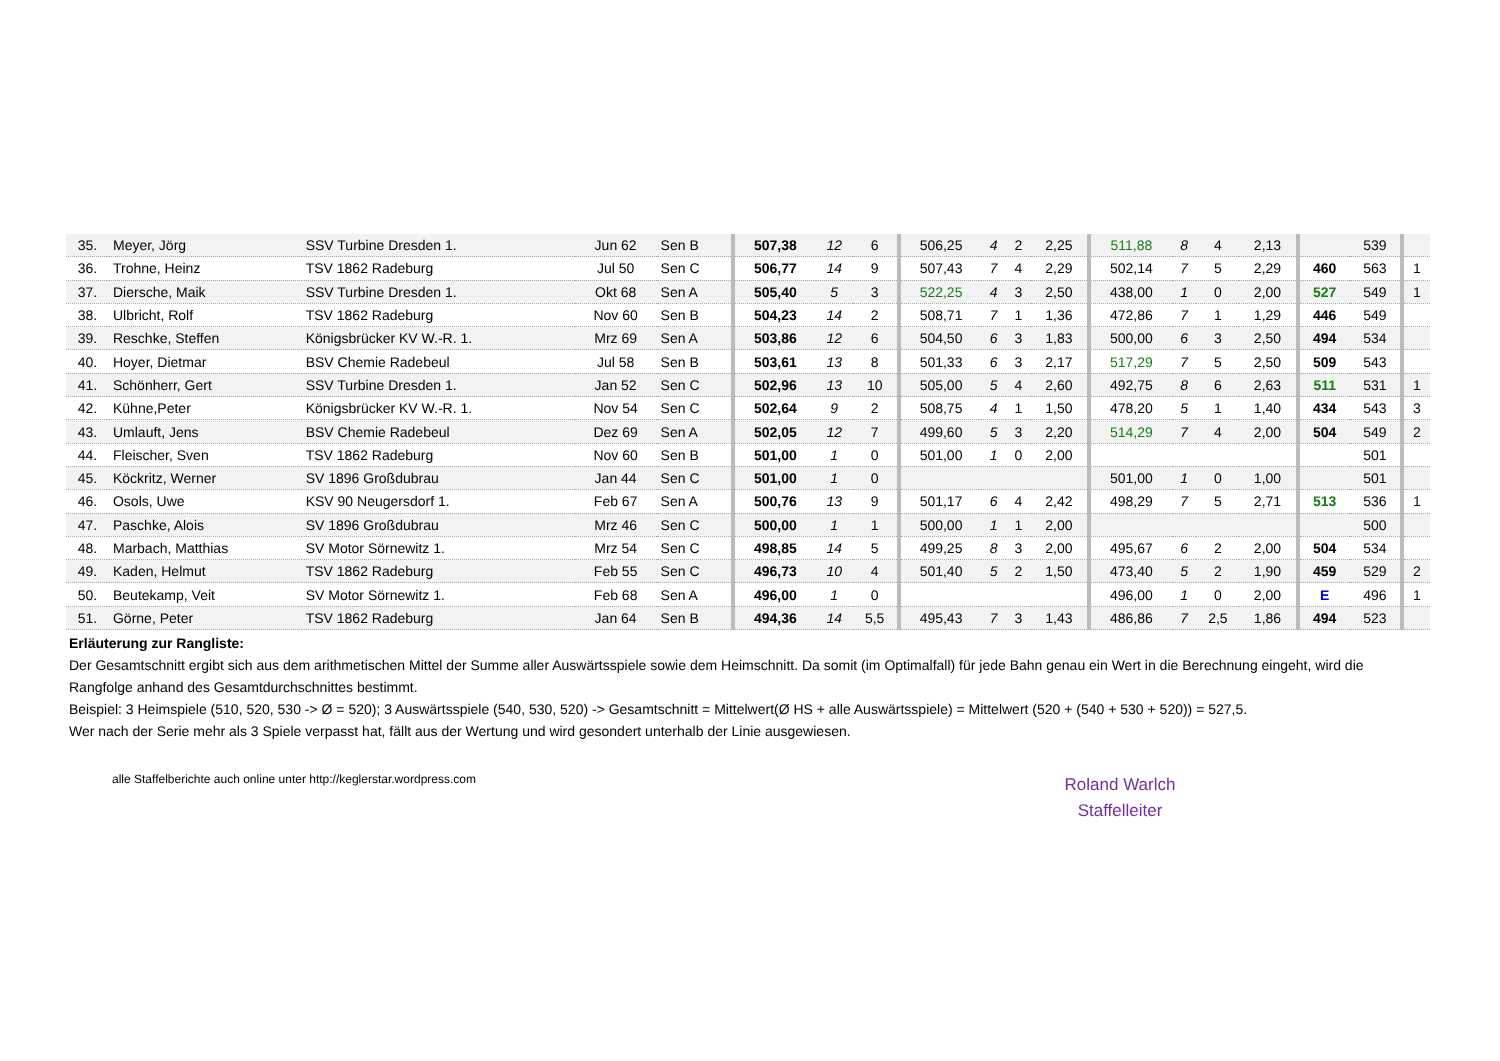| 35. | Meyer, Jörg | SSV Turbine Dresden 1. | Jun 62 | Sen B | 507,38 | 12 | 6 | 506,25 | 4 | 2 | 2,25 | 511,88 | 8 | 4 | 2,13 | | 539 | |
| 36. | Trohne, Heinz | TSV 1862 Radeburg | Jul 50 | Sen C | 506,77 | 14 | 9 | 507,43 | 7 | 4 | 2,29 | 502,14 | 7 | 5 | 2,29 | 460 | 563 | 1 |
| 37. | Diersche, Maik | SSV Turbine Dresden 1. | Okt 68 | Sen A | 505,40 | 5 | 3 | 522,25 | 4 | 3 | 2,50 | 438,00 | 1 | 0 | 2,00 | 527 | 549 | 1 |
| 38. | Ulbricht, Rolf | TSV 1862 Radeburg | Nov 60 | Sen B | 504,23 | 14 | 2 | 508,71 | 7 | 1 | 1,36 | 472,86 | 7 | 1 | 1,29 | 446 | 549 | |
| 39. | Reschke, Steffen | Königsbrücker KV W.-R. 1. | Mrz 69 | Sen A | 503,86 | 12 | 6 | 504,50 | 6 | 3 | 1,83 | 500,00 | 6 | 3 | 2,50 | 494 | 534 | |
| 40. | Hoyer, Dietmar | BSV Chemie Radebeul | Jul 58 | Sen B | 503,61 | 13 | 8 | 501,33 | 6 | 3 | 2,17 | 517,29 | 7 | 5 | 2,50 | 509 | 543 | |
| 41. | Schönherr, Gert | SSV Turbine Dresden 1. | Jan 52 | Sen C | 502,96 | 13 | 10 | 505,00 | 5 | 4 | 2,60 | 492,75 | 8 | 6 | 2,63 | 511 | 531 | 1 |
| 42. | Kühne,Peter | Königsbrücker KV W.-R. 1. | Nov 54 | Sen C | 502,64 | 9 | 2 | 508,75 | 4 | 1 | 1,50 | 478,20 | 5 | 1 | 1,40 | 434 | 543 | 3 |
| 43. | Umlauft, Jens | BSV Chemie Radebeul | Dez 69 | Sen A | 502,05 | 12 | 7 | 499,60 | 5 | 3 | 2,20 | 514,29 | 7 | 4 | 2,00 | 504 | 549 | 2 |
| 44. | Fleischer, Sven | TSV 1862 Radeburg | Nov 60 | Sen B | 501,00 | 1 | 0 | 501,00 | 1 | 0 | 2,00 | | | | | | 501 | |
| 45. | Köckritz, Werner | SV 1896 Großdubrau | Jan 44 | Sen C | 501,00 | 1 | 0 | | | | | 501,00 | 1 | 0 | 1,00 | | 501 | |
| 46. | Osols, Uwe | KSV 90 Neugersdorf 1. | Feb 67 | Sen A | 500,76 | 13 | 9 | 501,17 | 6 | 4 | 2,42 | 498,29 | 7 | 5 | 2,71 | 513 | 536 | 1 |
| 47. | Paschke, Alois | SV 1896 Großdubrau | Mrz 46 | Sen C | 500,00 | 1 | 1 | 500,00 | 1 | 1 | 2,00 | | | | | | 500 | |
| 48. | Marbach, Matthias | SV Motor Sörnewitz 1. | Mrz 54 | Sen C | 498,85 | 14 | 5 | 499,25 | 8 | 3 | 2,00 | 495,67 | 6 | 2 | 2,00 | 504 | 534 | |
| 49. | Kaden, Helmut | TSV 1862 Radeburg | Feb 55 | Sen C | 496,73 | 10 | 4 | 501,40 | 5 | 2 | 1,50 | 473,40 | 5 | 2 | 1,90 | 459 | 529 | 2 |
| 50. | Beutekamp, Veit | SV Motor Sörnewitz 1. | Feb 68 | Sen A | 496,00 | 1 | 0 | | | | | 496,00 | 1 | 0 | 2,00 | E | 496 | 1 |
| 51. | Görne, Peter | TSV 1862 Radeburg | Jan 64 | Sen B | 494,36 | 14 | 5,5 | 495,43 | 7 | 3 | 1,43 | 486,86 | 7 | 2,5 | 1,86 | 494 | 523 | |
Erläuterung zur Rangliste:
Der Gesamtschnitt ergibt sich aus dem arithmetischen Mittel der Summe aller Auswärtsspiele sowie dem Heimschnitt. Da somit (im Optimalfall) für jede Bahn genau ein Wert in die Berechnung eingeht, wird die Rangfolge anhand des Gesamtdurchschnittes bestimmt.
Beispiel: 3 Heimspiele (510, 520, 530 -> Ø = 520); 3 Auswärtsspiele (540, 530, 520) -> Gesamtschnitt = Mittelwert(Ø HS + alle Auswärtsspiele) = Mittelwert (520 + (540 + 530 + 520)) = 527,5.
Wer nach der Serie mehr als 3 Spiele verpasst hat, fällt aus der Wertung und wird gesondert unterhalb der Linie ausgewiesen.
alle Staffelberichte auch online unter http://keglerstar.wordpress.com
Roland Warlch
Staffelleiter